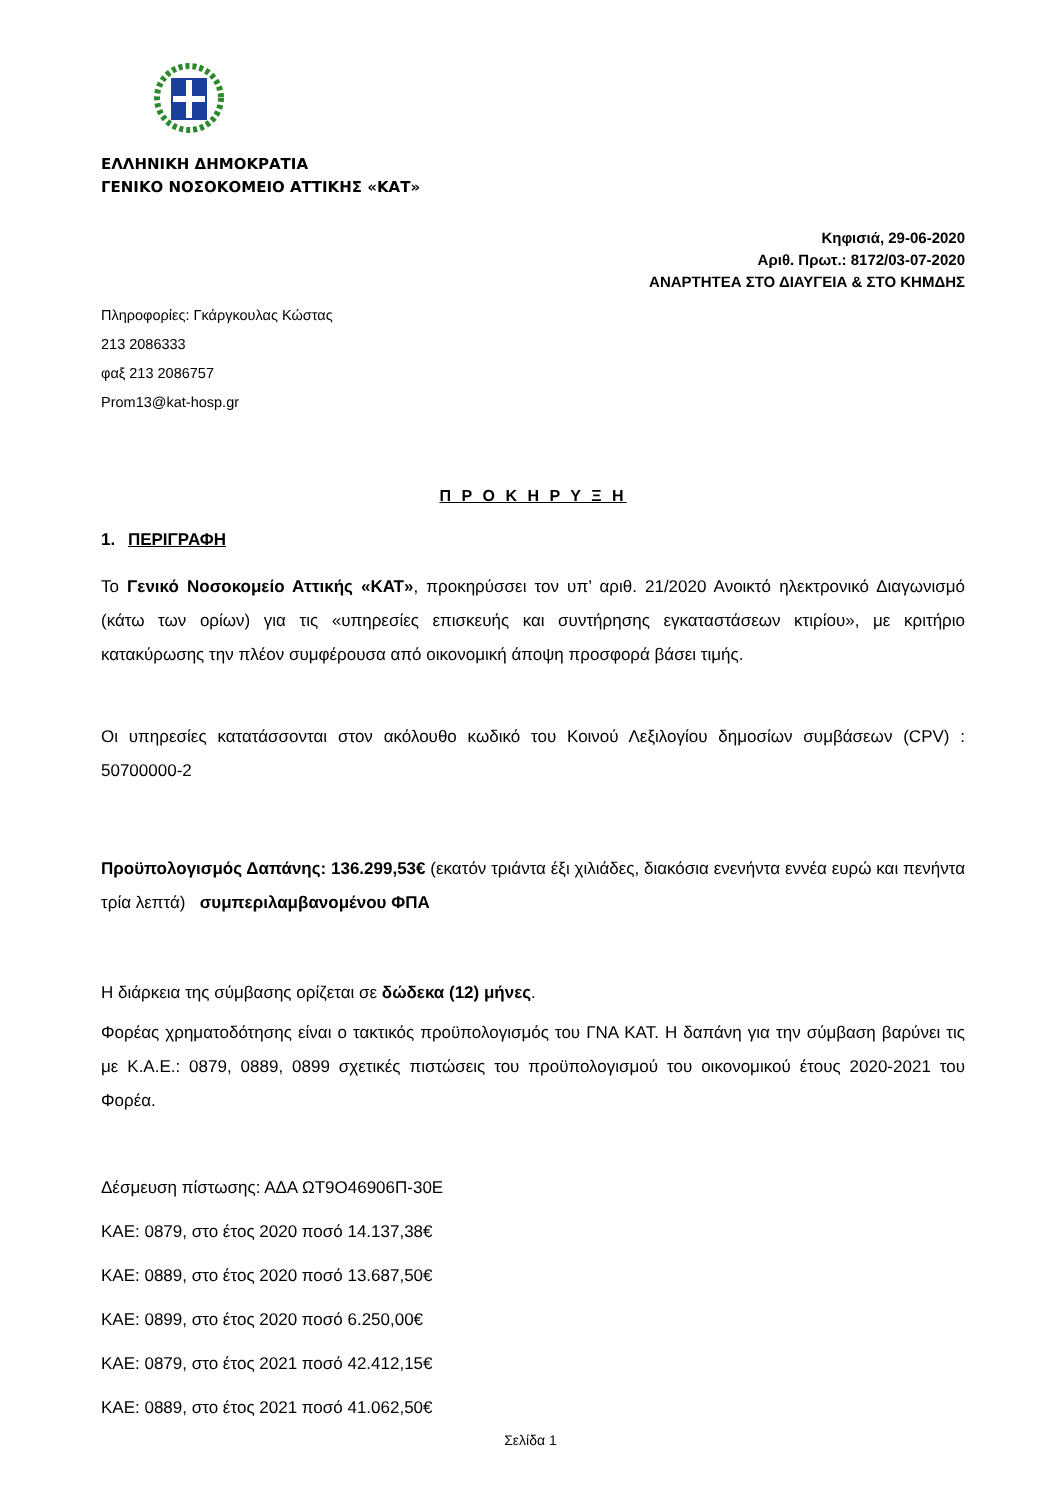ΕΛΛΗΝΙΚΗ ΔΗΜΟΚΡΑΤΙΑ
ΓΕΝΙΚΟ ΝΟΣΟΚΟΜΕΙΟ ΑΤΤΙΚΗΣ «ΚΑΤ»
Κηφισιά, 29-06-2020
Αριθ. Πρωτ.: 8172/03-07-2020
ΑΝΑΡΤΗΤΕΑ ΣΤΟ ΔΙΑΥΓΕΙΑ & ΣΤΟ ΚΗΜΔΗΣ
Πληροφορίες: Γκάργκουλας Κώστας
213 2086333
φαξ 213 2086757
Prom13@kat-hosp.gr
Π Ρ Ο Κ Η Ρ Υ Ξ Η
1. ΠΕΡΙΓΡΑΦΗ
Το Γενικό Νοσοκομείο Αττικής «ΚΑΤ», προκηρύσσει τον υπ’ αριθ. 21/2020 Ανοικτό ηλεκτρονικό Διαγωνισμό (κάτω των ορίων) για τις «υπηρεσίες επισκευής και συντήρησης εγκαταστάσεων κτιρίου», με κριτήριο κατακύρωσης την πλέον συμφέρουσα από οικονομική άποψη προσφορά βάσει τιμής.
Οι υπηρεσίες κατατάσσονται στον ακόλουθο κωδικό του Κοινού Λεξιλογίου δημοσίων συμβάσεων (CPV) : 50700000-2
Προϋπολογισμός Δαπάνης: 136.299,53€ (εκατόν τριάντα έξι χιλιάδες, διακόσια ενενήντα εννέα ευρώ και πενήντα τρία λεπτά) συμπεριλαμβανομένου ΦΠΑ
Η διάρκεια της σύμβασης ορίζεται σε δώδεκα (12) μήνες.
Φορέας χρηματοδότησης είναι ο τακτικός προϋπολογισμός του ΓΝΑ ΚΑΤ. Η δαπάνη για την σύμβαση βαρύνει τις με Κ.Α.Ε.: 0879, 0889, 0899 σχετικές πιστώσεις του προϋπολογισμού του οικονομικού έτους 2020-2021 του Φορέα.
Δέσμευση πίστωσης: ΑΔΑ ΩΤ9Ο46906Π-30Ε
ΚΑΕ: 0879, στο έτος 2020 ποσό 14.137,38€
ΚΑΕ: 0889, στο έτος 2020 ποσό 13.687,50€
ΚΑΕ: 0899, στο έτος 2020 ποσό 6.250,00€
ΚΑΕ: 0879, στο έτος 2021 ποσό 42.412,15€
ΚΑΕ: 0889, στο έτος 2021 ποσό 41.062,50€
Σελίδα 1